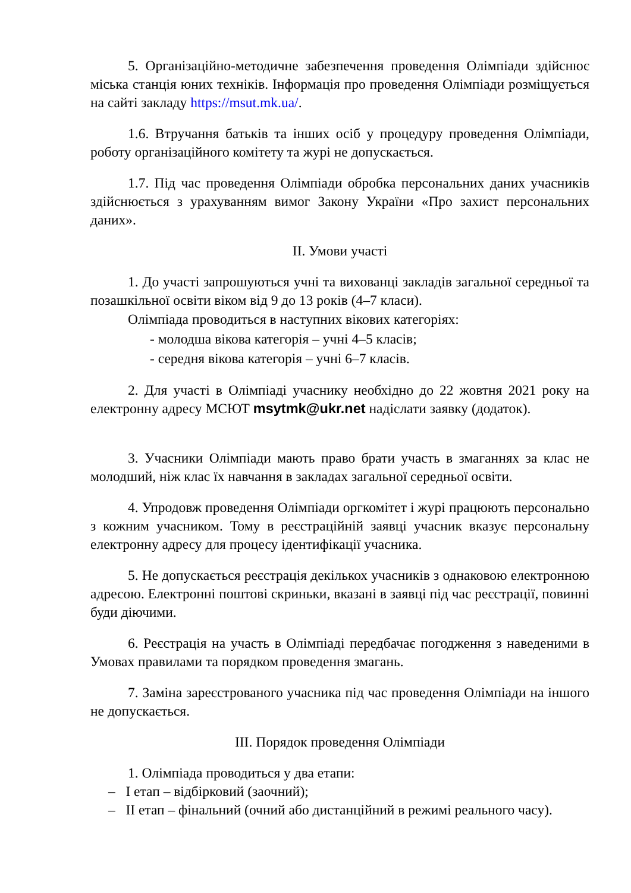5. Організаційно-методичне забезпечення проведення Олімпіади здійснює міська станція юних техніків. Інформація про проведення Олімпіади розміщується на сайті закладу https://msut.mk.ua/.
1.6. Втручання батьків та інших осіб у процедуру проведення Олімпіади, роботу організаційного комітету та журі не допускається.
1.7. Під час проведення Олімпіади обробка персональних даних учасників здійснюється з урахуванням вимог Закону України «Про захист персональних даних».
ІІ. Умови участі
1. До участі запрошуються учні та вихованці закладів загальної середньої та позашкільної освіти віком від 9 до 13 років (4–7 класи).
Олімпіада проводиться в наступних вікових категоріях:
- молодша вікова категорія – учні 4–5 класів;
- середня вікова категорія – учні 6–7 класів.
2. Для участі в Олімпіаді учаснику необхідно до 22 жовтня 2021 року на електронну адресу МСЮТ msytmk@ukr.net надіслати заявку (додаток).
3. Учасники Олімпіади мають право брати участь в змаганнях за клас не молодший, ніж клас їх навчання в закладах загальної середньої освіти.
4. Упродовж проведення Олімпіади оргкомітет і журі працюють персонально з кожним учасником. Тому в реєстраційній заявці учасник вказує персональну електронну адресу для процесу ідентифікації учасника.
5. Не допускається реєстрація декількох учасників з однаковою електронною адресою. Електронні поштові скриньки, вказані в заявці під час реєстрації, повинні буди діючими.
6. Реєстрація на участь в Олімпіаді передбачає погодження з наведеними в Умовах правилами та порядком проведення змагань.
7. Заміна зареєстрованого учасника під час проведення Олімпіади на іншого не допускається.
ІІІ. Порядок проведення Олімпіади
1. Олімпіада проводиться у два етапи:
– І етап – відбірковий (заочний);
– ІІ етап – фінальний (очний або дистанційний в режимі реального часу).